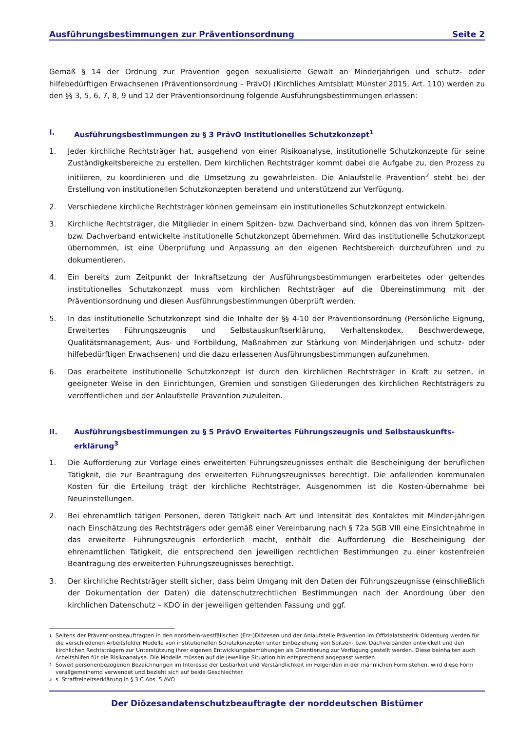Ausführungsbestimmungen zur Präventionsordnung Seite 2
Gemäß § 14 der Ordnung zur Prävention gegen sexualisierte Gewalt an Minderjährigen und schutz- oder hilfebedürftigen Erwachsenen (Präventionsordnung – PrävO) (Kirchliches Amtsblatt Münster 2015, Art. 110) werden zu den §§ 3, 5, 6, 7, 8, 9 und 12 der Präventionsordnung folgende Ausführungsbestimmungen erlassen:
I. Ausführungsbestimmungen zu § 3 PrävO Institutionelles Schutzkonzept<sup>1</sup>
1. Jeder kirchliche Rechtsträger hat, ausgehend von einer Risikoanalyse, institutionelle Schutzkonzepte für seine Zuständigkeitsbereiche zu erstellen. Dem kirchlichen Rechtsträger kommt dabei die Aufgabe zu, den Prozess zu initiieren, zu koordinieren und die Umsetzung zu gewährleisten. Die Anlaufstelle Prävention<sup>2</sup> steht bei der Erstellung von institutionellen Schutzkonzepten beratend und unterstützend zur Verfügung.
2. Verschiedene kirchliche Rechtsträger können gemeinsam ein institutionelles Schutzkonzept entwickeln.
3. Kirchliche Rechtsträger, die Mitglieder in einem Spitzen- bzw. Dachverband sind, können das von ihrem Spitzen- bzw. Dachverband entwickelte institutionelle Schutzkonzept übernehmen. Wird das institutionelle Schutzkonzept übernommen, ist eine Überprüfung und Anpassung an den eigenen Rechtsbereich durchzuführen und zu dokumentieren.
4. Ein bereits zum Zeitpunkt der Inkraftsetzung der Ausführungsbestimmungen erarbeitetes oder geltendes institutionelles Schutzkonzept muss vom kirchlichen Rechtsträger auf die Übereinstimmung mit der Präventionsordnung und diesen Ausführungsbestimmungen überprüft werden.
5. In das institutionelle Schutzkonzept sind die Inhalte der §§ 4-10 der Präventionsordnung (Persönliche Eignung, Erweitertes Führungszeugnis und Selbstauskunftserklärung, Verhaltenskodex, Beschwerdewege, Qualitätsmanagement, Aus- und Fortbildung, Maßnahmen zur Stärkung von Minderjährigen und schutz- oder hilfebedürftigen Erwachsenen) und die dazu erlassenen Ausführungsbestimmungen aufzunehmen.
6. Das erarbeitete institutionelle Schutzkonzept ist durch den kirchlichen Rechtsträger in Kraft zu setzen, in geeigneter Weise in den Einrichtungen, Gremien und sonstigen Gliederungen des kirchlichen Rechtsträgers zu veröffentlichen und der Anlaufstelle Prävention zuzuleiten.
II. Ausführungsbestimmungen zu § 5 PrävO Erweitertes Führungszeugnis und Selbstauskunfts-erklärung<sup>3</sup>
1. Die Aufforderung zur Vorlage eines erweiterten Führungszeugnisses enthält die Bescheinigung der beruflichen Tätigkeit, die zur Beantragung des erweiterten Führungszeugnisses berechtigt. Die anfallenden kommunalen Kosten für die Erteilung trägt der kirchliche Rechtsträger. Ausgenommen ist die Kosten-übernahme bei Neueinstellungen.
2. Bei ehrenamtlich tätigen Personen, deren Tätigkeit nach Art und Intensität des Kontaktes mit Minder-jährigen nach Einschätzung des Rechtsträgers oder gemäß einer Vereinbarung nach § 72a SGB VIII eine Einsichtnahme in das erweiterte Führungszeugnis erforderlich macht, enthält die Aufforderung die Bescheinigung der ehrenamtlichen Tätigkeit, die entsprechend den jeweiligen rechtlichen Bestimmungen zu einer kostenfreien Beantragung des erweiterten Führungszeugnisses berechtigt.
3. Der kirchliche Rechtsträger stellt sicher, dass beim Umgang mit den Daten der Führungszeugnisse (einschließlich der Dokumentation der Daten) die datenschutzrechtlichen Bestimmungen nach der Anordnung über den kirchlichen Datenschutz – KDO in der jeweiligen geltenden Fassung und ggf.
1 Seitens der Präventionsbeauftragten in den nordrhein-westfälischen (Erz-)Diözesen und der Anlaufstelle Prävention im Offizialatsbezirk Oldenburg werden für die verschiedenen Arbeitsfelder Modelle von institutionellen Schutzkonzepten unter Einbeziehung von Spitzen- bzw. Dachverbänden entwickelt und den kirchlichen Rechtsträgern zur Unterstützung ihrer eigenen Entwicklungsbemühungen als Orientierung zur Verfügung gestellt werden. Diese beinhalten auch Arbeitshilfen für die Risikoanalyse. Die Modelle müssen auf die jeweilige Situation hin entsprechend angepasst werden.
2 Soweit personenbezogenen Bezeichnungen im Interesse der Lesbarkeit und Verständlichkeit im Folgenden in der männlichen Form stehen, wird diese Form verallgemeinernd verwendet und bezieht sich auf beide Geschlechter.
3 s. Straffreiheitserklärung in § 3 C Abs. 5 AVO
Der Diözesandatenschutzbeauftragte der norddeutschen Bistümer